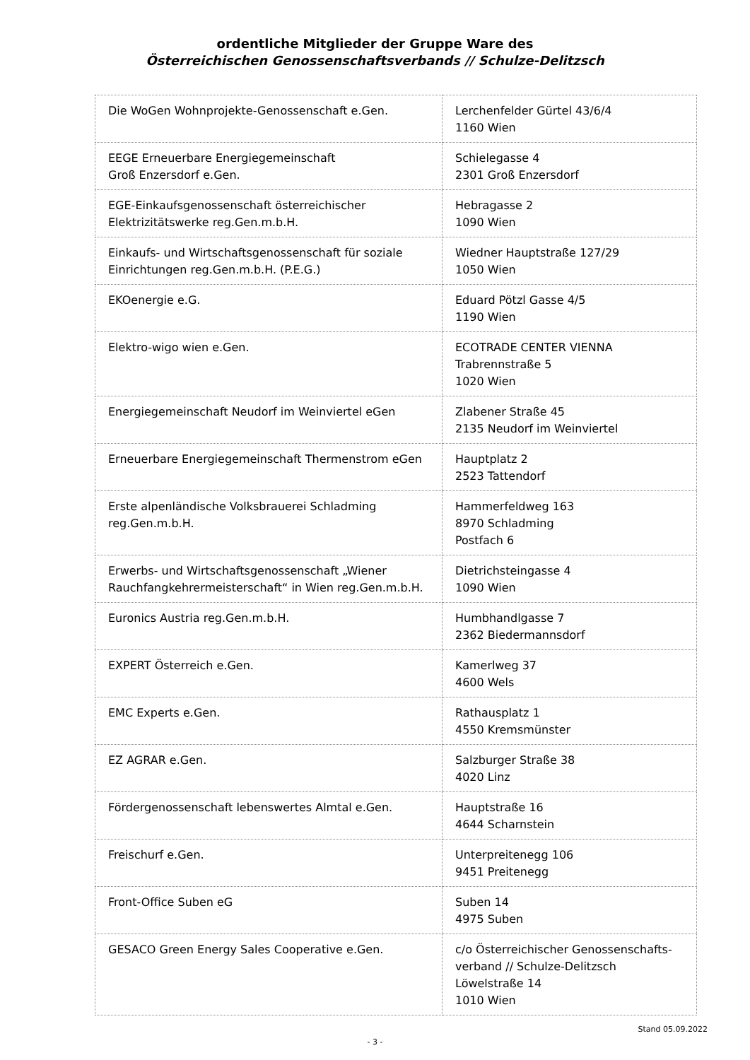ordentliche Mitglieder der Gruppe Ware des
Österreichischen Genossenschaftsverbands // Schulze-Delitzsch
| Die WoGen Wohnprojekte-Genossenschaft e.Gen. | Lerchenfelder Gürtel 43/6/4 1160 Wien |
| EEGE Erneuerbare Energiegemeinschaft Groß Enzersdorf e.Gen. | Schielegasse 4 2301 Groß Enzersdorf |
| EGE-Einkaufsgenossenschaft österreichischer Elektrizitätswerke reg.Gen.m.b.H. | Hebragasse 2 1090 Wien |
| Einkaufs- und Wirtschaftsgenossenschaft für soziale Einrichtungen reg.Gen.m.b.H. (P.E.G.) | Wiedner Hauptstraße 127/29 1050 Wien |
| EKOenergie e.G. | Eduard Pötzl Gasse 4/5 1190 Wien |
| Elektro-wigo wien e.Gen. | ECOTRADE CENTER VIENNA Trabrennstraße 5 1020 Wien |
| Energiegemeinschaft Neudorf im Weinviertel eGen | Zlabener Straße 45 2135 Neudorf im Weinviertel |
| Erneuerbare Energiegemeinschaft Thermenstrom eGen | Hauptplatz 2 2523 Tattendorf |
| Erste alpenländische Volksbrauerei Schladming reg.Gen.m.b.H. | Hammerfeldweg 163 8970 Schladming Postfach 6 |
| Erwerbs- und Wirtschaftsgenossenschaft „Wiener Rauchfangkehrermeisterschaft“ in Wien reg.Gen.m.b.H. | Dietrichsteingasse 4 1090 Wien |
| Euronics Austria reg.Gen.m.b.H. | Humbhandlgasse 7 2362 Biedermannsdorf |
| EXPERT Österreich e.Gen. | Kamerlweg 37 4600 Wels |
| EMC Experts e.Gen. | Rathausplatz 1 4550 Kremsmünster |
| EZ AGRAR e.Gen. | Salzburger Straße 38 4020 Linz |
| Fördergenossenschaft lebenswertes Almtal e.Gen. | Hauptstraße 16 4644 Scharnstein |
| Freischurf e.Gen. | Unterpreitenegg 106 9451 Preitenegg |
| Front-Office Suben eG | Suben 14 4975 Suben |
| GESACO Green Energy Sales Cooperative e.Gen. | c/o Österreichischer Genossenschafts- verband // Schulze-Delitzsch Löwelstraße 14 1010 Wien |
Stand 05.09.2022
- 3 -